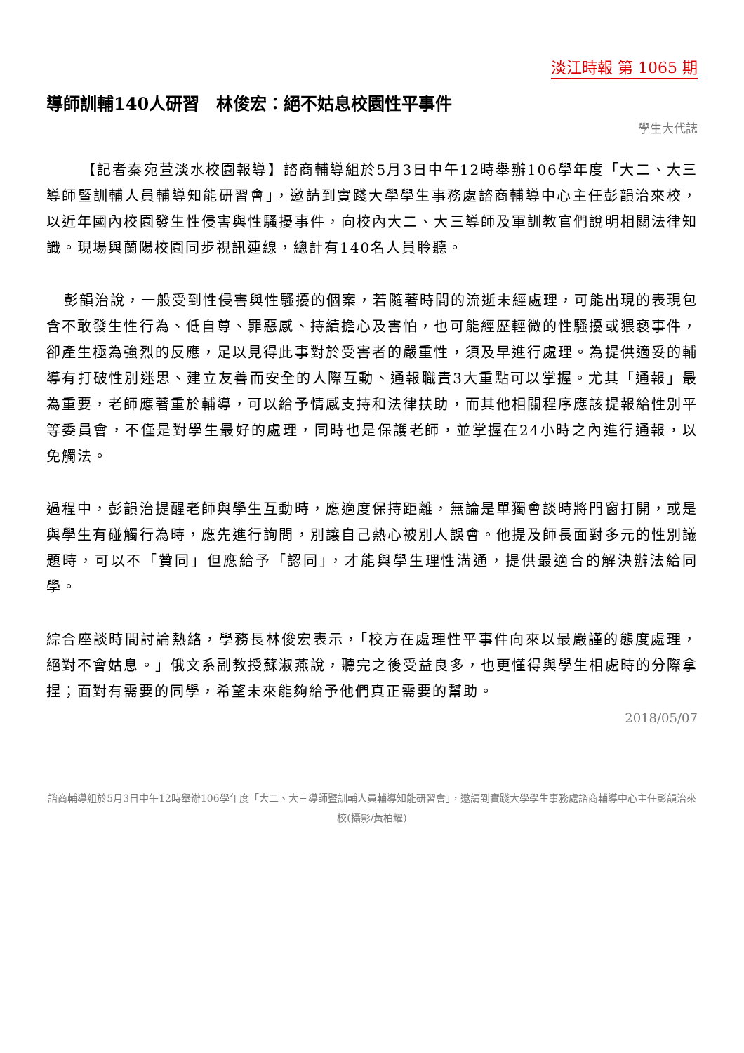淡江時報 第 1065 期
導師訓輔140人研習　林俊宏：絕不姑息校園性平事件
學生大代誌
【記者秦宛萱淡水校園報導】諮商輔導組於5月3日中午12時舉辦106學年度「大二、大三導師暨訓輔人員輔導知能研習會」，邀請到實踐大學學生事務處諮商輔導中心主任彭韻治來校，以近年國內校園發生性侵害與性騷擾事件，向校內大二、大三導師及軍訓教官們說明相關法律知識。現場與蘭陽校園同步視訊連線，總計有140名人員聆聽。
彭韻治說，一般受到性侵害與性騷擾的個案，若隨著時間的流逝未經處理，可能出現的表現包含不敢發生性行為、低自尊、罪惡感、持續擔心及害怕，也可能經歷輕微的性騷擾或猥褻事件，卻產生極為強烈的反應，足以見得此事對於受害者的嚴重性，須及早進行處理。為提供適妥的輔導有打破性別迷思、建立友善而安全的人際互動、通報職責3大重點可以掌握。尤其「通報」最為重要，老師應著重於輔導，可以給予情感支持和法律扶助，而其他相關程序應該提報給性別平等委員會，不僅是對學生最好的處理，同時也是保護老師，並掌握在24小時之內進行通報，以免觸法。
過程中，彭韻治提醒老師與學生互動時，應適度保持距離，無論是單獨會談時將門窗打開，或是與學生有碰觸行為時，應先進行詢問，別讓自己熱心被別人誤會。他提及師長面對多元的性別議題時，可以不「贊同」但應給予「認同」，才能與學生理性溝通，提供最適合的解決辦法給同學。
綜合座談時間討論熱絡，學務長林俊宏表示，「校方在處理性平事件向來以最嚴謹的態度處理，絕對不會姑息。」俄文系副教授蘇淑燕說，聽完之後受益良多，也更懂得與學生相處時的分際拿捏；面對有需要的同學，希望未來能夠給予他們真正需要的幫助。
2018/05/07
諮商輔導組於5月3日中午12時舉辦106學年度「大二、大三導師暨訓輔人員輔導知能研習會」，邀請到實踐大學學生事務處諮商輔導中心主任彭韻治來校(攝影/黃柏耀)